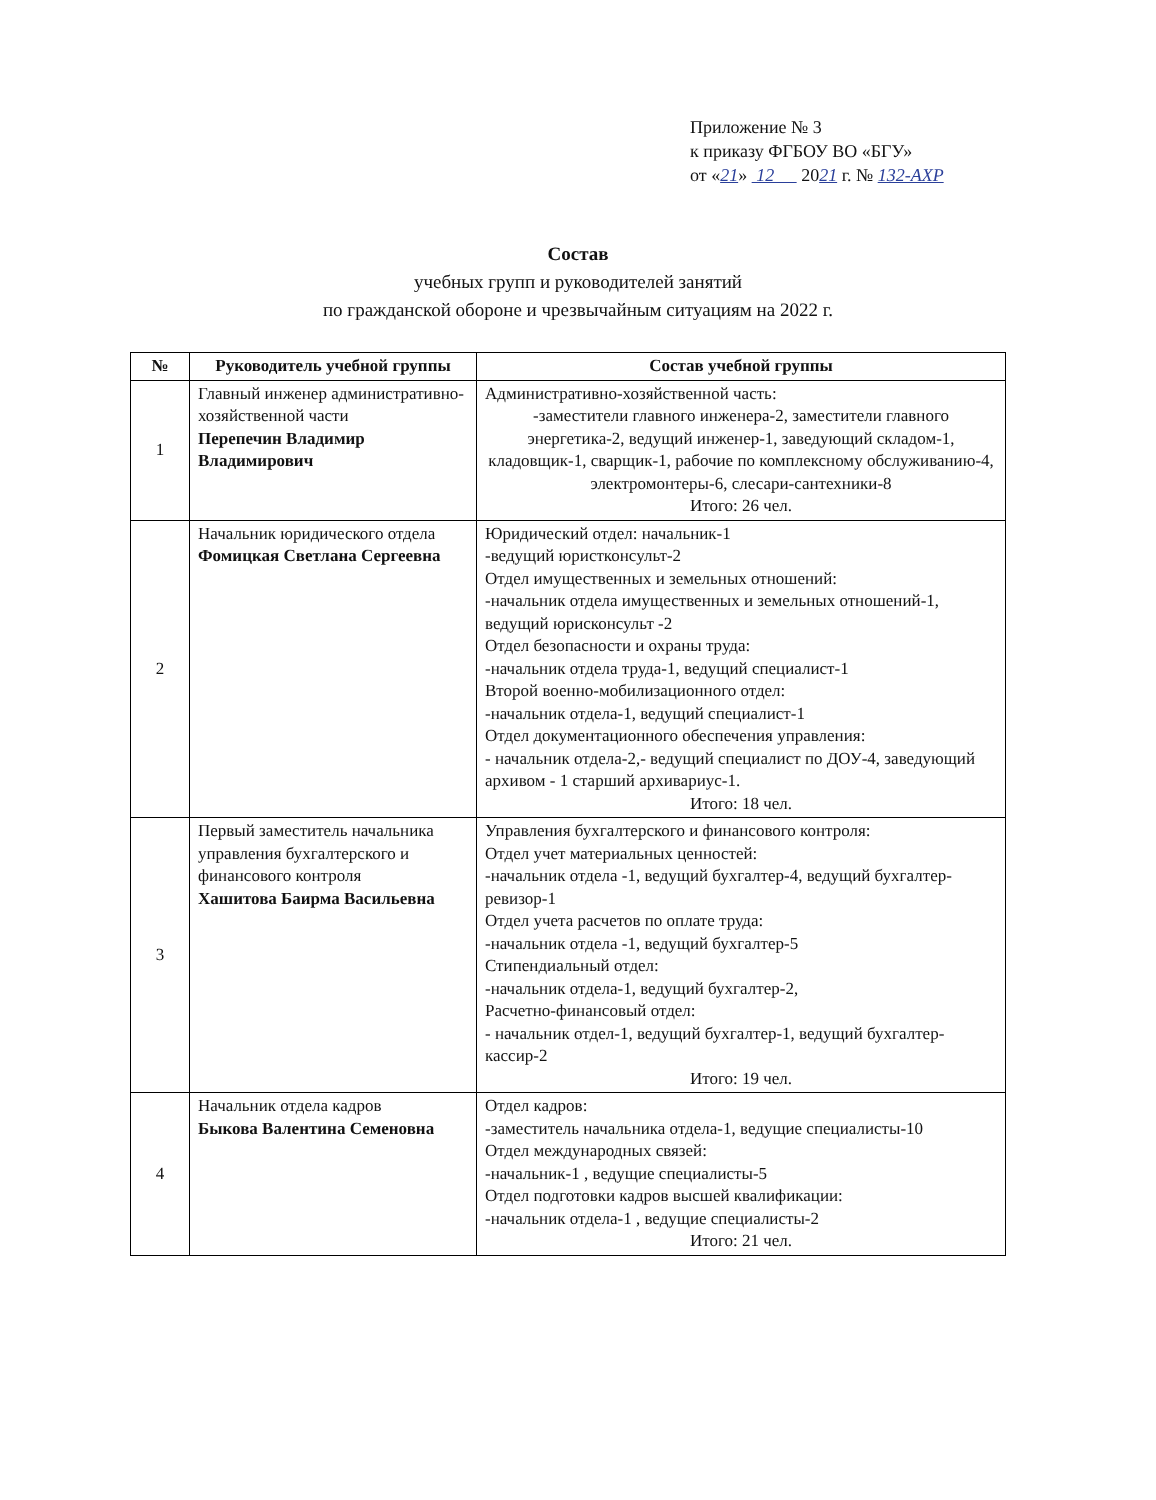Приложение № 3
к приказу ФГБОУ ВО «БГУ»
от «21» 12 2021 г. № 132-АХР
Состав
учебных групп и руководителей занятий
по гражданской обороне и чрезвычайным ситуациям на 2022 г.
| № | Руководитель учебной группы | Состав учебной группы |
| --- | --- | --- |
| 1 | Главный инженер административно-хозяйственной части Перепечин Владимир Владимирович | Административно-хозяйственной часть: -заместители главного инженера-2, заместители главного энергетика-2, ведущий инженер-1, заведующий складом-1, кладовщик-1, сварщик-1, рабочие по комплексному обслуживанию-4, электромонтеры-6, слесари-сантехники-8 Итого: 26 чел. |
| 2 | Начальник юридического отдела Фомицкая Светлана Сергеевна | Юридический отдел: начальник-1 -ведущий юристконсульт-2 Отдел имущественных и земельных отношений: -начальник отдела имущественных и земельных отношений-1, ведущий юрисконсульт -2 Отдел безопасности и охраны труда: -начальник отдела труда-1, ведущий специалист-1 Второй военно-мобилизационного отдел: -начальник отдела-1, ведущий специалист-1 Отдел документационного обеспечения управления: - начальник отдела-2,- ведущий специалист по ДОУ-4, заведующий архивом - 1 старший архивариус-1. Итого: 18 чел. |
| 3 | Первый заместитель начальника управления бухгалтерского и финансового контроля Хашитова Баирма Васильевна | Управления бухгалтерского и финансового контроля: Отдел учет материальных ценностей: -начальник отдела -1, ведущий бухгалтер-4, ведущий бухгалтер-ревизор-1 Отдел учета расчетов по оплате труда: -начальник отдела -1, ведущий бухгалтер-5 Стипендиальный отдел: -начальник отдела-1, ведущий бухгалтер-2, Расчетно-финансовый отдел: - начальник отдел-1, ведущий бухгалтер-1, ведущий бухгалтер-кассир-2 Итого: 19 чел. |
| 4 | Начальник отдела кадров Быкова Валентина Семеновна | Отдел кадров: -заместитель начальника отдела-1, ведущие специалисты-10 Отдел международных связей: -начальник-1 , ведущие специалисты-5 Отдел подготовки кадров высшей квалификации: -начальник отдела-1 , ведущие специалисты-2 Итого: 21 чел. |